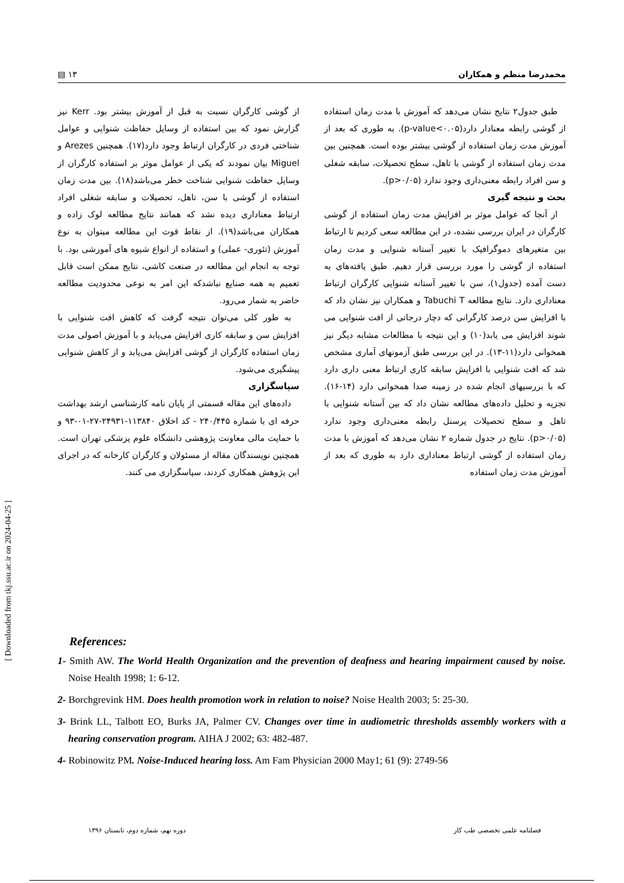محمدرضا منظم و همکاران ۱۳ ▤
[ Downloaded from tkj.ssu.ac.ir on 2024-04-25 ]
طبق جدول۲ نتایج نشان می‌دهد که آموزش با مدت زمان استفاده از گوشی رابطه معنادار دارد(p-value<۰.۰۵). به طوری که بعد از آموزش مدت زمان استفاده از گوشی بیشتر بوده است. همچنین بین مدت زمان استفاده از گوشی با تاهل، سطح تحصیلات، سابقه شغلی و سن افراد رابطه معنی‌داری وجود ندارد (p>۰/۰۵).
بحث و نتیجه گیری
از آنجا که عوامل موثر بر افزایش مدت زمان استفاده از گوشی کارگران در ایران بررسی نشده، در این مطالعه سعی کردیم تا ارتباط بین متغیرهای دموگرافیک با تغییر آستانه شنوایی و مدت زمان استفاده از گوشی را مورد بررسی قرار دهیم. طبق یافته‌های به دست آمده (جدول۱)، سن با تغییر آستانه شنوایی کارگران ارتباط معناداری دارد. نتایج مطالعه Tabuchi T و همکاران نیز نشان داد که با افزایش سن درصد کارگرانی که دچار درجاتی از افت شنوایی می شوند افزایش می یابد(۱۰) و این نتیجه با مطالعات مشابه دیگر نیز همخوانی دارد(۱۱-۱۳). در این بررسی طبق آزمونهای آماری مشخص شد که افت شنوایی با افزایش سابقه کاری ارتباط معنی داری دارد که با بررسیهای انجام شده در زمینه صدا همخوانی دارد (۱۴-۱۶). تجزیه و تحلیل داده‌های مطالعه نشان داد که بین آستانه شنوایی با تاهل و سطح تحصیلات پرسنل رابطه معنی‌داری وجود ندارد (p>۰/۰۵). نتایج در جدول شماره ۲ نشان می‌دهد که آموزش با مدت زمان استفاده از گوشی ارتباط معناداری دارد به طوری که بعد از آموزش مدت زمان استفاده
از گوشی کارگران نسبت به قبل از آموزش بیشتر بود. Kerr نیز گزارش نمود که بین استفاده از وسایل حفاظت شنوایی و عوامل شناختی فردی در کارگران ارتباط وجود دارد(۱۷). همچنین Arezes و Miguel بیان نمودند که یکی از عوامل موثر بر استفاده کارگران از وسایل حفاظت شنوایی شناخت خطر می‌باشد(۱۸). بین مدت زمان استفاده از گوشی با سن، تاهل، تحصیلات و سابقه شغلی افراد ارتباط معناداری دیده نشد که همانند نتایج مطالعه لوک زاده و همکاران می‌باشد(۱۹). از نقاط قوت این مطالعه میتوان به نوع آموزش (تئوری- عملی) و استفاده از انواع شیوه های آموزشی بود. با توجه به انجام این مطالعه در صنعت کاشی، نتایج ممکن است قابل تعمیم به همه صنایع نباشدکه این امر به نوعی محدودیت مطالعه حاضر به شمار می‌رود.
به طور کلی می‌توان نتیجه گرفت که کاهش افت شنوایی با افزایش سن و سابقه کاری افزایش می‌یابد و با آموزش اصولی مدت زمان استفاده کارگران از گوشی افزایش می‌یابد و از کاهش شنوایی پیشگیری می‌شود.
سپاسگزاری
داده‌های این مقاله قسمتی از پایان نامه کارشناسی ارشد بهداشت حرفه ای با شماره ۲۴۰/۴۴۵ - کد اخلاق ۱۱۳۸۴۰-۲۴۹۳۱-۲۷-۰۱-۹۳ و با حمایت مالی معاونت پژوهشی دانشگاه علوم پزشکی تهران است. همچنین نویسندگان مقاله از مسئولان و کارگران کارخانه که در اجرای این پژوهش همکاری کردند، سپاسگزاری می کنند.
References:
1- Smith AW. The World Health Organization and the prevention of deafness and hearing impairment caused by noise. Noise Health 1998; 1: 6-12.
2- Borchgrevink HM. Does health promotion work in relation to noise? Noise Health 2003; 5: 25-30.
3- Brink LL, Talbott EO, Burks JA, Palmer CV. Changes over time in audiometric thresholds assembly workers with a hearing conservation program. AIHA J 2002; 63: 482-487.
4- Robinowitz PM. Noise-Induced hearing loss. Am Fam Physician 2000 May1; 61 (9): 2749-56
فصلنامه علمی تخصصی طب کار دوره نهم، شماره دوم، تابستان ۱۳۹۶